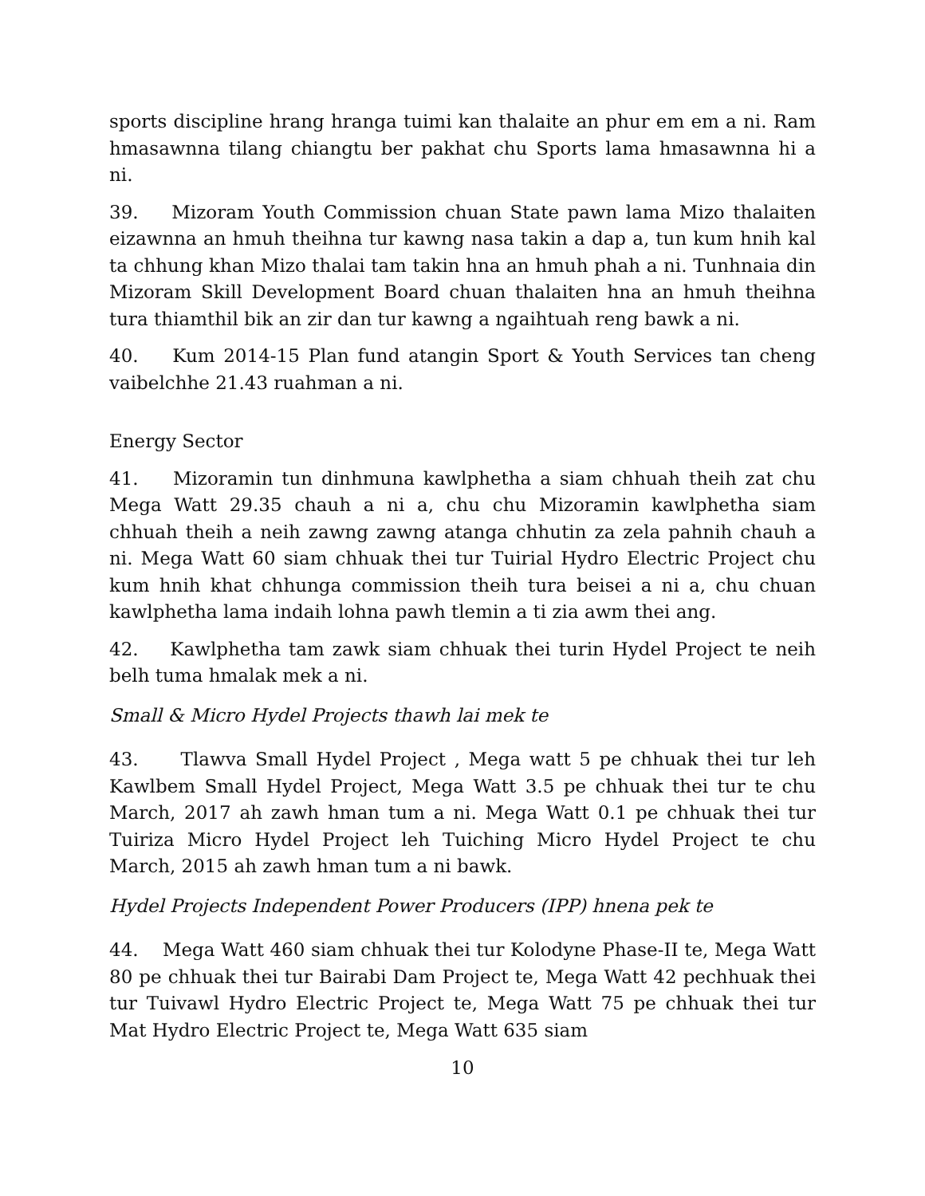sports discipline hrang hranga tuimi kan thalaite an phur em em a ni. Ram hmasawnna tilang chiangtu ber pakhat chu Sports lama hmasawnna hi a ni.
39. Mizoram Youth Commission chuan State pawn lama Mizo thalaiten eizawnna an hmuh theihna tur kawng nasa takin a dap a, tun kum hnih kal ta chhung khan Mizo thalai tam takin hna an hmuh phah a ni. Tunhnaia din Mizoram Skill Development Board chuan thalaiten hna an hmuh theihna tura thiamthil bik an zir dan tur kawng a ngaihtuah reng bawk a ni.
40. Kum 2014-15 Plan fund atangin Sport & Youth Services tan cheng vaibelchhe 21.43 ruahman a ni.
Energy Sector
41. Mizoramin tun dinhmuna kawlphetha a siam chhuah theih zat chu Mega Watt 29.35 chauh a ni a, chu chu Mizoramin kawlphetha siam chhuah theih a neih zawng zawng atanga chhutin za zela pahnih chauh a ni. Mega Watt 60 siam chhuak thei tur Tuirial Hydro Electric Project chu kum hnih khat chhunga commission theih tura beisei a ni a, chu chuan kawlphetha lama indaih lohna pawh tlemin a ti zia awm thei ang.
42. Kawlphetha tam zawk siam chhuak thei turin Hydel Project te neih belh tuma hmalak mek a ni.
Small & Micro Hydel Projects thawh lai mek te
43. Tlawva Small Hydel Project , Mega watt 5 pe chhuak thei tur leh Kawlbem Small Hydel Project, Mega Watt 3.5 pe chhuak thei tur te chu March, 2017 ah zawh hman tum a ni. Mega Watt 0.1 pe chhuak thei tur Tuiriza Micro Hydel Project leh Tuiching Micro Hydel Project te chu March, 2015 ah zawh hman tum a ni bawk.
Hydel Projects Independent Power Producers (IPP) hnena pek te
44. Mega Watt 460 siam chhuak thei tur Kolodyne Phase-II te, Mega Watt 80 pe chhuak thei tur Bairabi Dam Project te, Mega Watt 42 pechhuak thei tur Tuivawl Hydro Electric Project te, Mega Watt 75 pe chhuak thei tur Mat Hydro Electric Project te, Mega Watt 635 siam
10